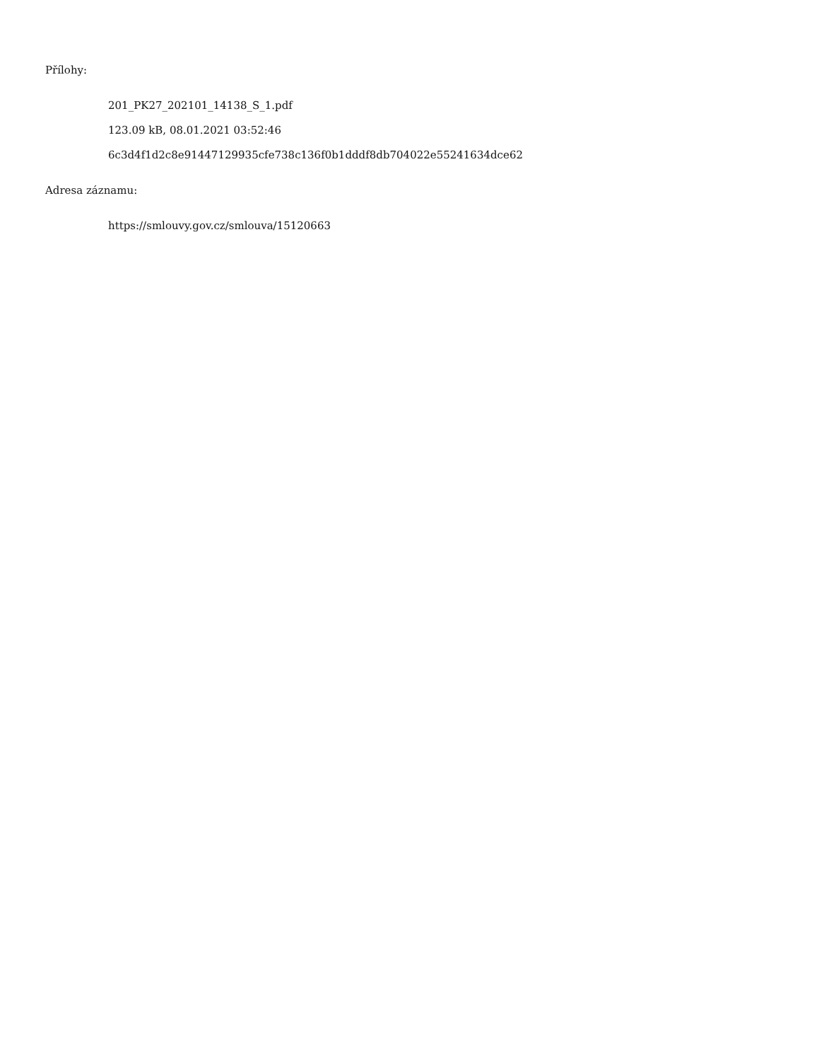Přílohy:
201_PK27_202101_14138_S_1.pdf
123.09 kB, 08.01.2021 03:52:46
6c3d4f1d2c8e91447129935cfe738c136f0b1dddf8db704022e55241634dce62
Adresa záznamu:
https://smlouvy.gov.cz/smlouva/15120663